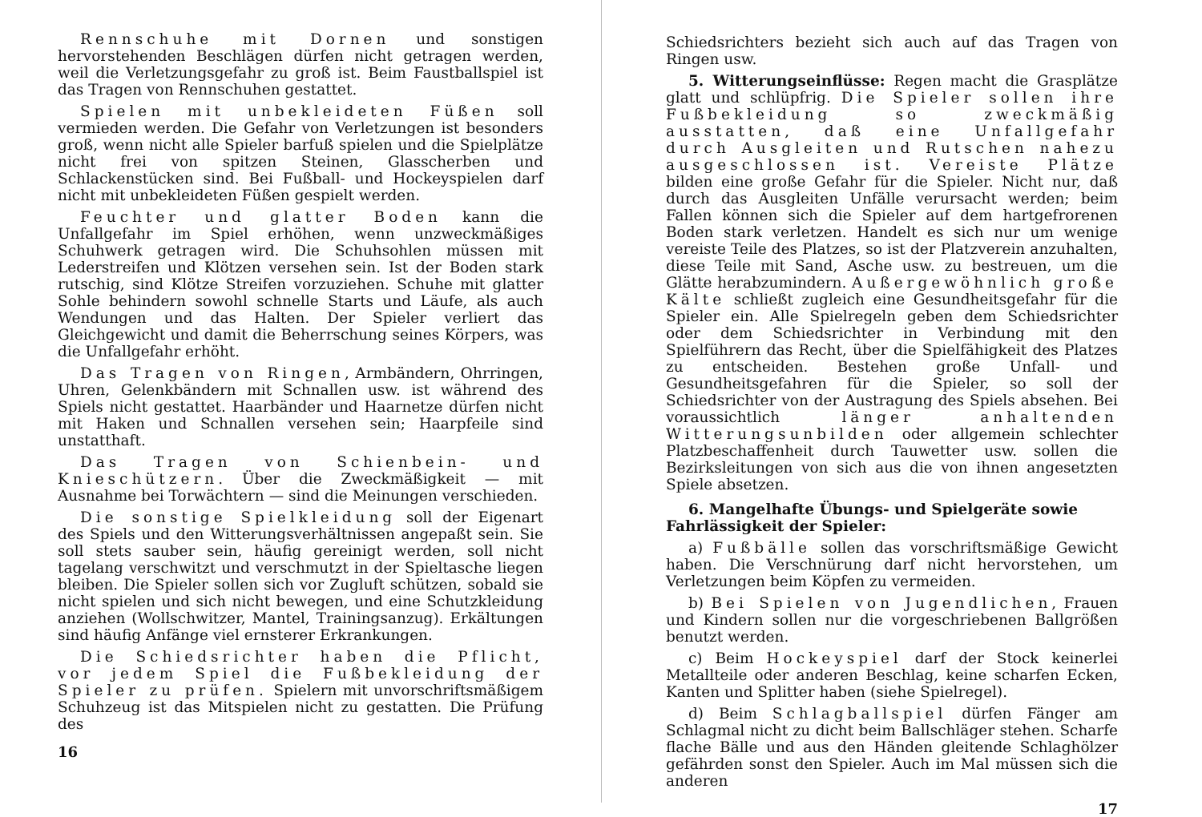Rennschuhe mit Dornen und sonstigen hervorstehenden Beschlägen dürfen nicht getragen werden, weil die Verletzungsgefahr zu groß ist. Beim Faustballspiel ist das Tragen von Rennschuhen gestattet.
Spielen mit unbekleideten Füßen soll vermieden werden. Die Gefahr von Verletzungen ist besonders groß, wenn nicht alle Spieler barfuß spielen und die Spielplätze nicht frei von spitzen Steinen, Glasscherben und Schlackenstücken sind. Bei Fußball- und Hockeyspielen darf nicht mit unbekleideten Füßen gespielt werden.
Feuchter und glatter Boden kann die Unfallgefahr im Spiel erhöhen, wenn unzweckmäßiges Schuhwerk getragen wird. Die Schuhsohlen müssen mit Lederstreifen und Klötzen versehen sein. Ist der Boden stark rutschig, sind Klötze Streifen vorzuziehen. Schuhe mit glatter Sohle behindern sowohl schnelle Starts und Läufe, als auch Wendungen und das Halten. Der Spieler verliert das Gleichgewicht und damit die Beherrschung seines Körpers, was die Unfallgefahr erhöht.
Das Tragen von Ringen, Armbändern, Ohrringen, Uhren, Gelenkbändern mit Schnallen usw. ist während des Spiels nicht gestattet. Haarbänder und Haarnetze dürfen nicht mit Haken und Schnallen versehen sein; Haarpfeile sind unstatthaft.
Das Tragen von Schienbein- und Knieschützern. Über die Zweckmäßigkeit — mit Ausnahme bei Torwächtern — sind die Meinungen verschieden.
Die sonstige Spielkleidung soll der Eigenart des Spiels und den Witterungsverhältnissen angepaßt sein. Sie soll stets sauber sein, häufig gereinigt werden, soll nicht tagelang verschwitzt und verschmutzt in der Spieltasche liegen bleiben. Die Spieler sollen sich vor Zugluft schützen, sobald sie nicht spielen und sich nicht bewegen, und eine Schutzkleidung anziehen (Wollschwitzer, Mantel, Trainingsanzug). Erkältungen sind häufig Anfänge viel ernsterer Erkrankungen.
Die Schiedsrichter haben die Pflicht, vor jedem Spiel die Fußbekleidung der Spieler zu prüfen. Spielern mit unvorschriftsmäßigem Schuhzeug ist das Mitspielen nicht zu gestatten. Die Prüfung des
16
Schiedsrichters bezieht sich auch auf das Tragen von Ringen usw.
5. Witterungseinflüsse: Regen macht die Grasplätze glatt und schlüpfrig. Die Spieler sollen ihre Fußbekleidung so zweckmäßig ausstatten, daß eine Unfallgefahr durch Ausgleiten und Rutschen nahezu ausgeschlossen ist. Vereiste Plätze bilden eine große Gefahr für die Spieler. Nicht nur, daß durch das Ausgleiten Unfälle verursacht werden; beim Fallen können sich die Spieler auf dem hartgefrorenen Boden stark verletzen. Handelt es sich nur um wenige vereiste Teile des Platzes, so ist der Platzverein anzuhalten, diese Teile mit Sand, Asche usw. zu bestreuen, um die Glätte herabzumindern. Außergewöhnlich große Kälte schließt zugleich eine Gesundheitsgefahr für die Spieler ein. Alle Spielregeln geben dem Schiedsrichter oder dem Schiedsrichter in Verbindung mit den Spielführern das Recht, über die Spielfähigkeit des Platzes zu entscheiden. Bestehen große Unfall- und Gesundheitsgefahren für die Spieler, so soll der Schiedsrichter von der Austragung des Spiels absehen. Bei voraussichtlich länger anhaltenden Witterungsunbilden oder allgemein schlechter Platzbeschaffenheit durch Tauwetter usw. sollen die Bezirksleitungen von sich aus die von ihnen angesetzten Spiele absetzen.
6. Mangelhafte Übungs- und Spielgeräte sowie Fahrlässigkeit der Spieler:
a) Fußbälle sollen das vorschriftsmäßige Gewicht haben. Die Verschnürung darf nicht hervorstehen, um Verletzungen beim Köpfen zu vermeiden.
b) Bei Spielen von Jugendlichen, Frauen und Kindern sollen nur die vorgeschriebenen Ballgrößen benutzt werden.
c) Beim Hockeyspiel darf der Stock keinerlei Metallteile oder anderen Beschlag, keine scharfen Ecken, Kanten und Splitter haben (siehe Spielregel).
d) Beim Schlagballspiel dürfen Fänger am Schlagmal nicht zu dicht beim Ballschläger stehen. Scharfe flache Bälle und aus den Händen gleitende Schlaghölzer gefährden sonst den Spieler. Auch im Mal müssen sich die anderen
17